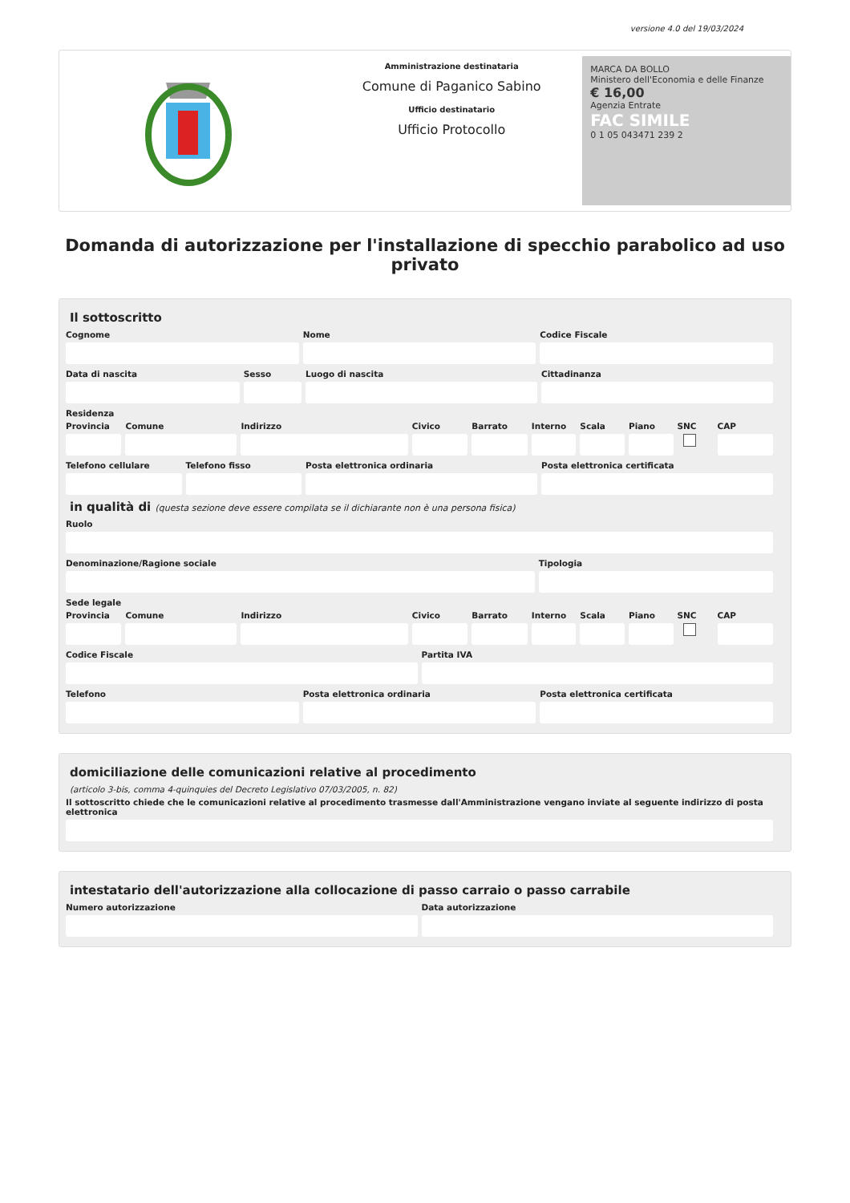versione 4.0 del 19/03/2024
Amministrazione destinataria
Comune di Paganico Sabino
Ufficio destinatario
Ufficio Protocollo
MARCA DA BOLLO
Ministero dell'Economia e delle Finanze
€ 16,00
Agenzia Entrate
FAC SIMILE
0 1 05 043471 239 2
Domanda di autorizzazione per l'installazione di specchio parabolico ad uso privato
Il sottoscritto
Cognome Nome Codice Fiscale
Data di nascita Sesso Luogo di nascita Cittadinanza
Residenza
Provincia Comune Indirizzo Civico Barrato Interno Scala Piano SNC CAP
Telefono cellulare Telefono fisso Posta elettronica ordinaria Posta elettronica certificata
in qualità di (questa sezione deve essere compilata se il dichiarante non è una persona fisica)
Ruolo
Denominazione/Ragione sociale Tipologia
Sede legale
Provincia Comune Indirizzo Civico Barrato Interno Scala Piano SNC CAP
Codice Fiscale Partita IVA
Telefono Posta elettronica ordinaria Posta elettronica certificata
domiciliazione delle comunicazioni relative al procedimento
(articolo 3-bis, comma 4-quinquies del Decreto Legislativo 07/03/2005, n. 82)
Il sottoscritto chiede che le comunicazioni relative al procedimento trasmesse dall'Amministrazione vengano inviate al seguente indirizzo di posta elettronica
intestatario dell'autorizzazione alla collocazione di passo carraio o passo carrabile
Numero autorizzazione Data autorizzazione